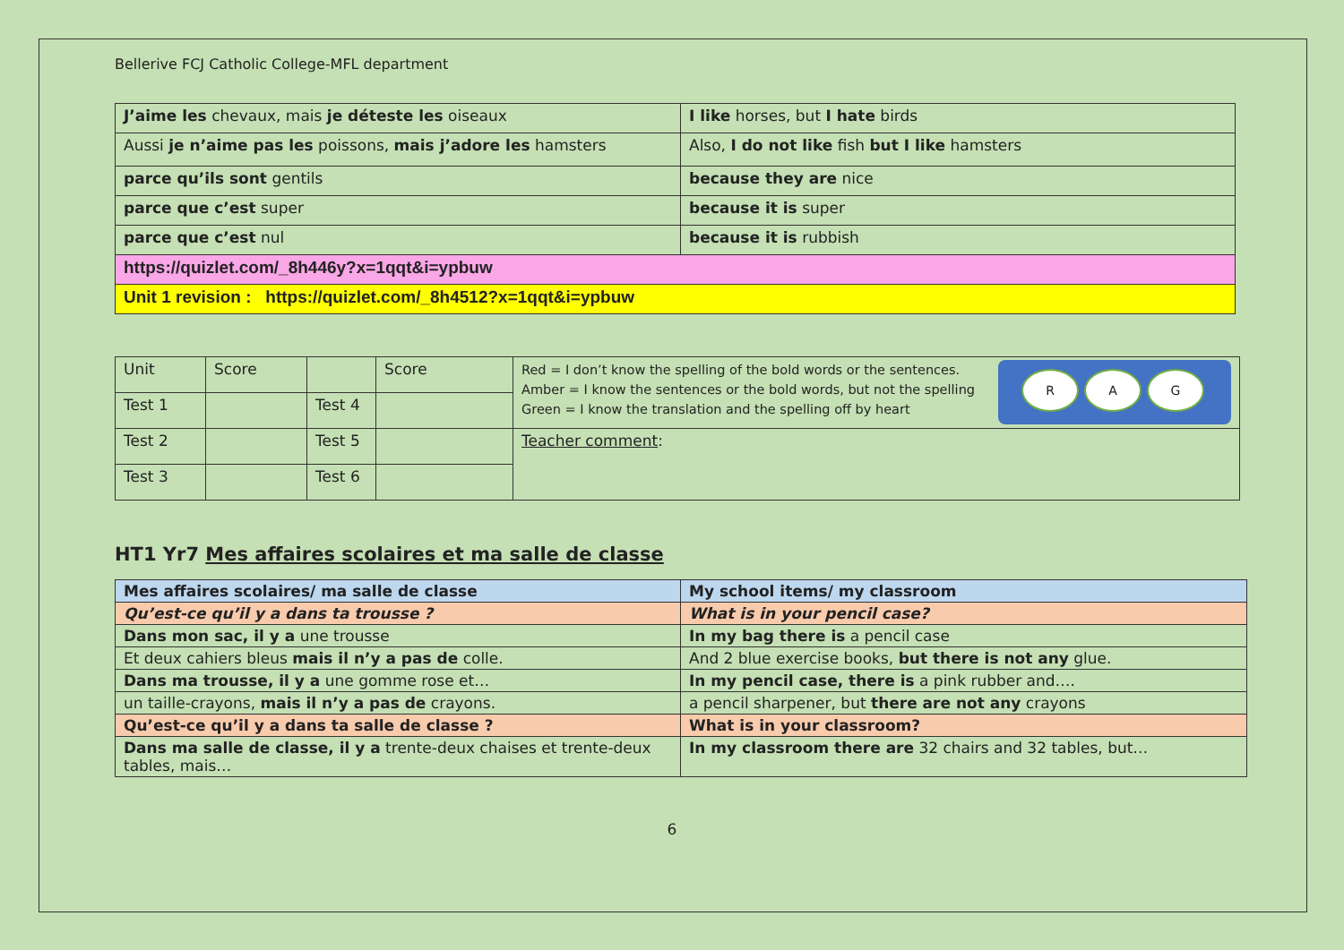Bellerive FCJ Catholic College-MFL department
| J’aime les chevaux, mais je déteste les oiseaux | I like horses, but I hate birds |
| Aussi je n’aime pas les poissons, mais j’adore les hamsters | Also, I do not like fish but I like hamsters |
| parce qu’ils sont gentils | because they are nice |
| parce que c’est super | because it is super |
| parce que c’est nul | because it is rubbish |
| https://quizlet.com/_8h446y?x=1qqt&i=ypbuw | |
| Unit 1 revision : https://quizlet.com/_8h4512?x=1qqt&i=ypbuw | |
| Unit | Score | | Score | R A G Red = I don’t know the spelling of the bold words or the sentences. Amber = I know the sentences or the bold words, but not the spelling Green = I know the translation and the spelling off by heart |
| Test 1 | | Test 4 | | |
| Test 2 | | Test 5 | | Teacher comment : |
| Test 3 | | Test 6 | | |
HT1 Yr7 Mes affaires scolaires et ma salle de classe
| Mes affaires scolaires/ ma salle de classe | My school items/ my classroom |
| Qu’est-ce qu’il y a dans ta trousse ? | What is in your pencil case? |
| Dans mon sac, il y a une trousse | In my bag there is a pencil case |
| Et deux cahiers bleus mais il n’y a pas de colle. | And 2 blue exercise books, but there is not any glue. |
| Dans ma trousse, il y a une gomme rose et… | In my pencil case, there is a pink rubber and…. |
| un taille-crayons, mais il n’y a pas de crayons. | a pencil sharpener, but there are not any crayons |
| Qu’est-ce qu’il y a dans ta salle de classe ? | What is in your classroom? |
| Dans ma salle de classe, il y a trente-deux chaises et trente-deux tables, mais… | In my classroom there are 32 chairs and 32 tables, but… |
6